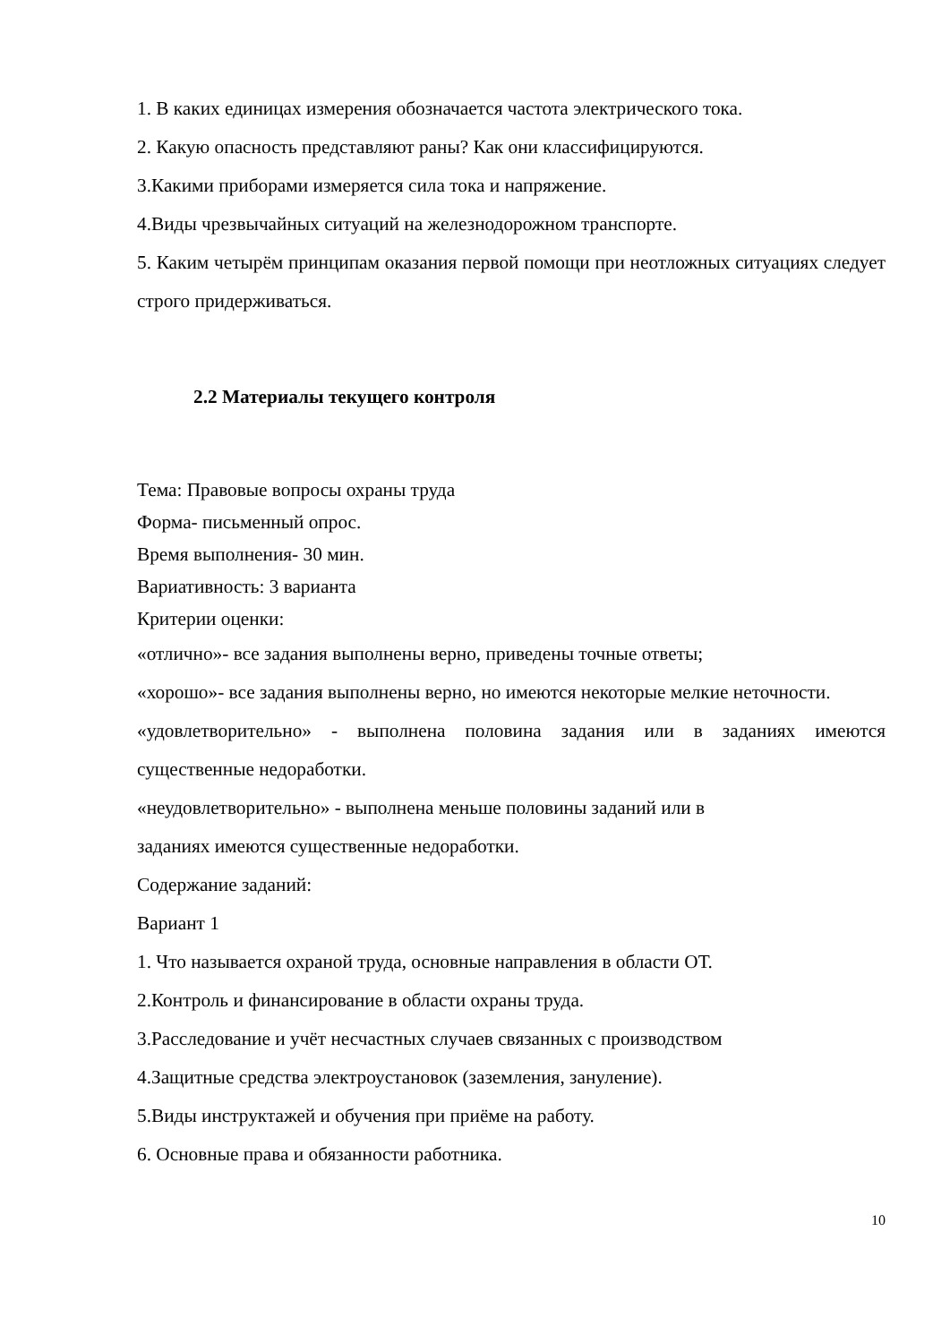1. В каких единицах измерения обозначается частота электрического тока.
2. Какую опасность представляют раны? Как они классифицируются.
3.Какими приборами измеряется сила тока и напряжение.
4.Виды чрезвычайных ситуаций на железнодорожном транспорте.
5. Каким четырём принципам оказания первой помощи при неотложных ситуациях следует строго придерживаться.
2.2 Материалы текущего контроля
Тема: Правовые вопросы охраны труда
Форма- письменный опрос.
Время выполнения- 30 мин.
Вариативность: 3 варианта
Критерии оценки:
«отлично»- все задания выполнены верно, приведены точные ответы;
«хорошо»- все задания выполнены верно, но имеются некоторые мелкие неточности.
«удовлетворительно» - выполнена половина задания или в заданиях имеются существенные недоработки.
«неудовлетворительно» - выполнена меньше половины заданий или в
заданиях имеются существенные недоработки.
Содержание заданий:
Вариант 1
1. Что называется охраной труда, основные направления в области ОТ.
2.Контроль и финансирование в области охраны труда.
3.Расследование и учёт несчастных случаев связанных с производством
4.Защитные средства электроустановок (заземления, зануление).
5.Виды инструктажей и обучения при приёме на работу.
6. Основные права и обязанности работника.
10